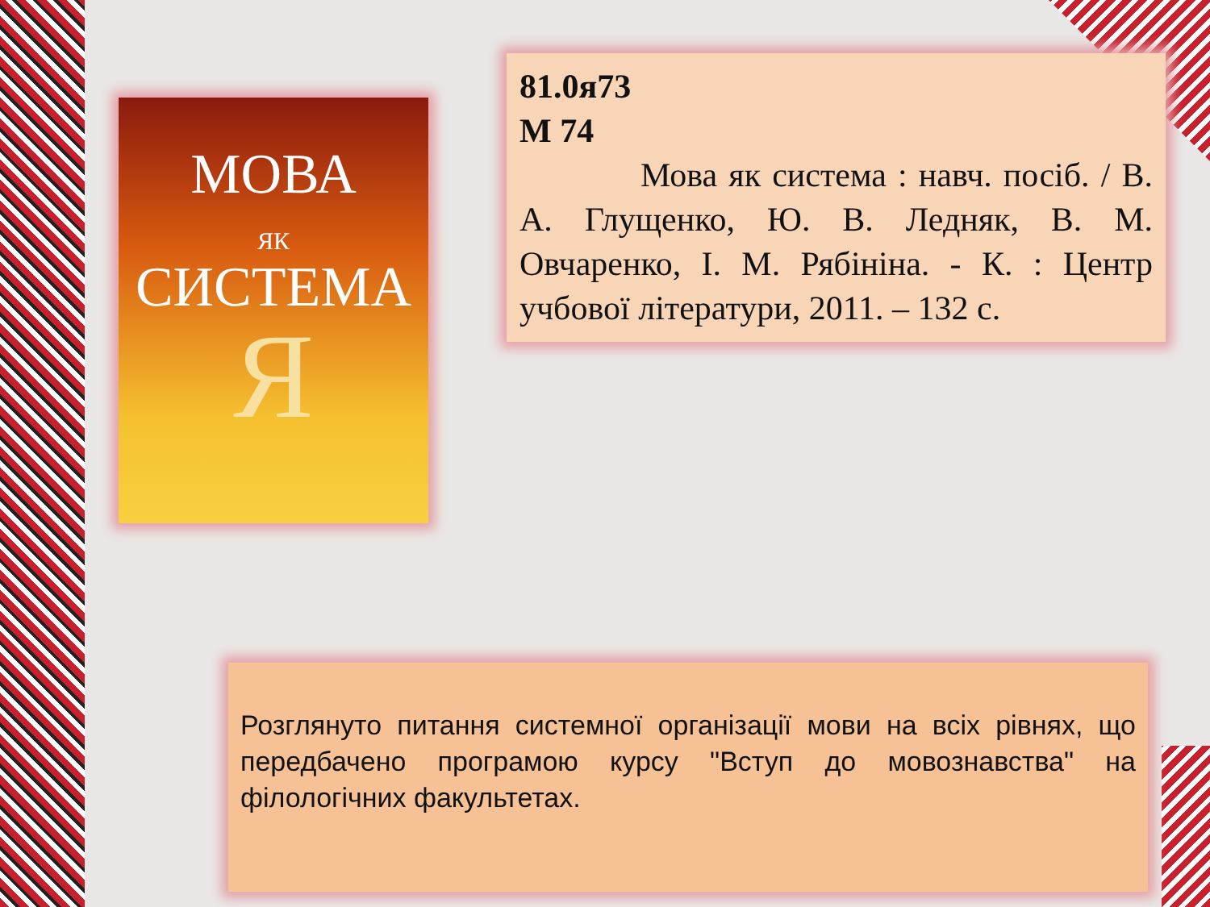МОВА
ЯК
СИСТЕМА
Я
81.0я73
М 74
Мова як система : навч. посіб. / В. А. Глущенко, Ю. В. Ледняк, В. М. Овчаренко, І. М. Рябініна. - К. : Центр учбової літератури, 2011. – 132 с.
Розглянуто питання системної організації мови на всіх рівнях, що передбачено програмою курсу "Вступ до мовознавства" на філологічних факультетах.